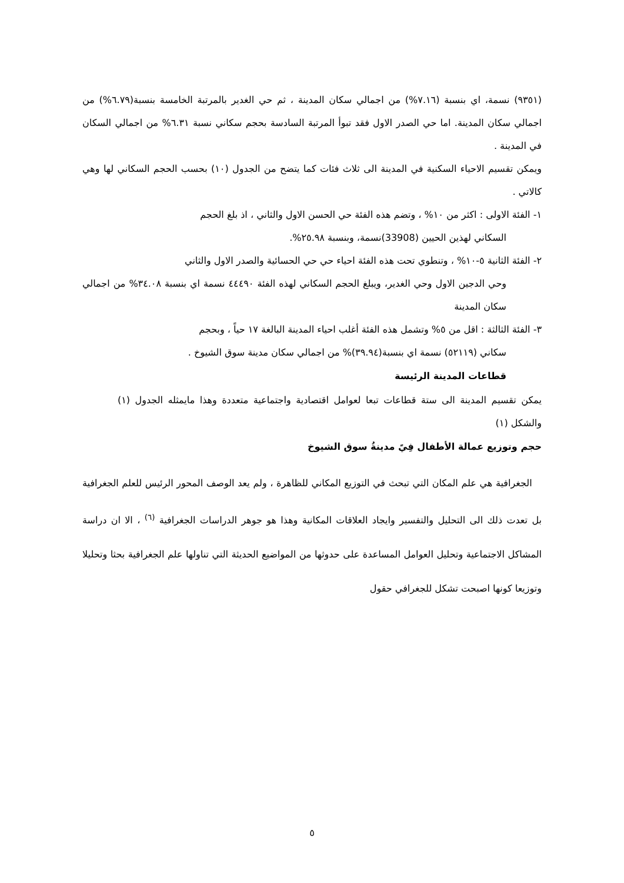(٩٣٥١) نسمة، اي بنسبة (٧.١٦%) من اجمالي سكان المدينة ، ثم حي الغدير بالمرتبة الخامسة بنسبة(٦.٧٩%) من اجمالي سكان المدينة. اما حي الصدر الاول فقد تبوأ المرتبة السادسة بحجم سكاني نسبة ٦.٣١% من اجمالي السكان في المدينة .
ويمكن تقسيم الاحياء السكنية في المدينة الى ثلاث فئات كما يتضح من الجدول (١٠) بحسب الحجم السكاني لها وهي كالاتي .
١- الفئة الاولى : اكثر من ١٠% ، وتضم هذه الفئة حي الحسن الاول والثاني ، اذ بلغ الحجم
السكاني لهذين الحيين (33908)نسمة، وبنسبة ٢٥.٩٨%.
٢- الفئة الثانية ٥-١٠% ، وتنطوي تحت هذه الفئة احياء حي حي الحسائية والصدر الاول والثاني
وحي الدجين الاول وحي الغدير، ويبلغ الحجم السكاني لهذه الفئة ٤٤٤٩٠ نسمة اي بنسبة ٣٤.٠٨% من اجمالي سكان المدينة
٣- الفئة الثالثة : اقل من ٥% وتشمل هذه الفئة أغلب احياء المدينة البالغة ١٧ حياً ، وبحجم
سكاني (٥٢١١٩) نسمة اي بنسبة(٣٩.٩٤)% من اجمالي سكان مدينة سوق الشيوخ .
قطاعات المدينة الرئيسة
يمكن تقسيم المدينة الى ستة قطاعات تبعا لعوامل اقتصادية واجتماعية متعددة وهذا مايمثله الجدول (١) والشكل (١)
حجم وتوزيع عمالة الأطفال فِيً مدينةُ سوق الشيوخ
الجغرافية هي علم المكان التي تبحث في التوزيع المكاني للظاهرة ، ولم يعد الوصف المحور الرئيس للعلم الجغرافية بل تعدت ذلك الى التحليل والتفسير وايجاد العلاقات المكانية وهذا هو جوهر الدراسات الجغرافية <sup>(٦)</sup> ، الا ان دراسة المشاكل الاجتماعية وتحليل العوامل المساعدة على حدوثها من المواضيع الحديثة التي تناولها علم الجغرافية بحثا وتحليلا وتوزيعا كونها اصبحت تشكل للجغرافي حقول
٥